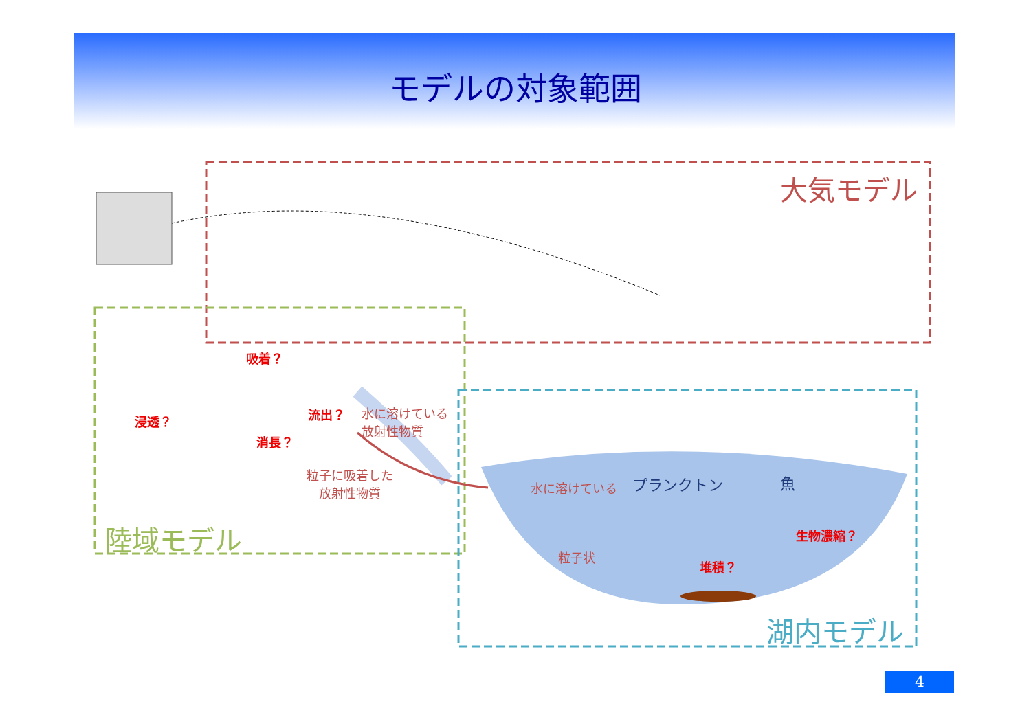モデルの対象範囲
大気モデル
陸域モデル
湖内モデル
吸着？
浸透？ 流出？
消長？
水に溶けている
放射性物質
粒子に吸着した
放射性物質
水に溶けている プランクトン 魚
生物濃縮？
堆積？
粒子状
4